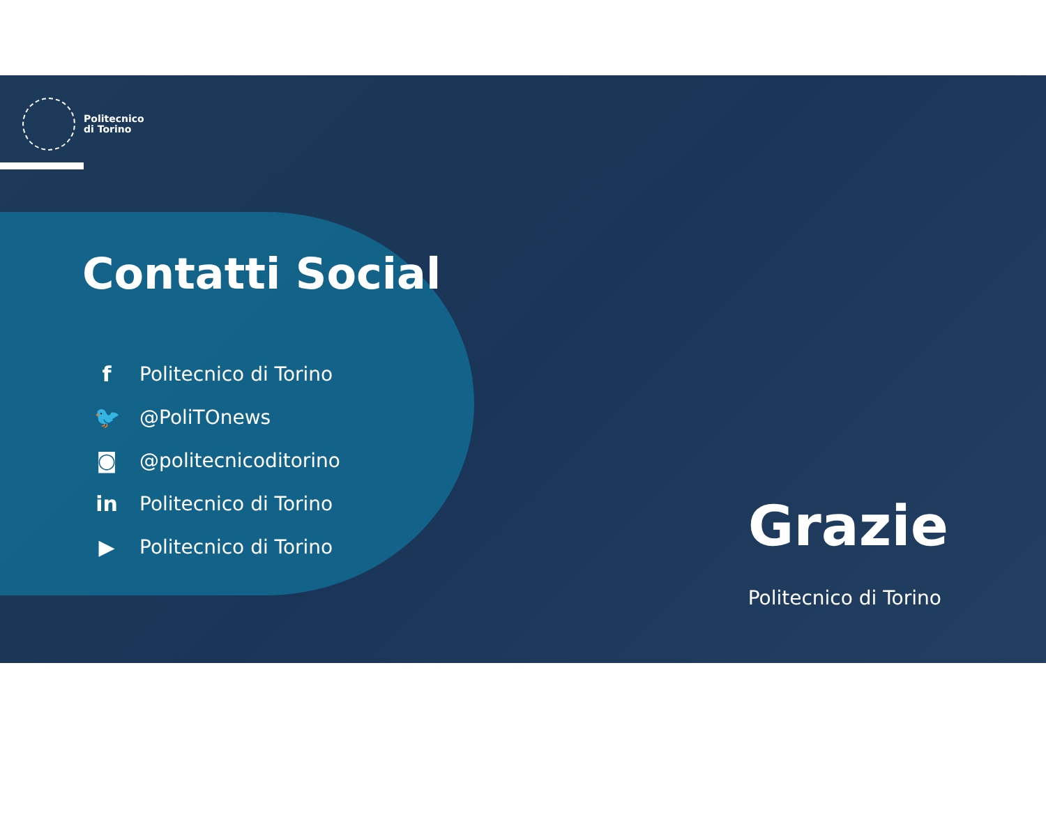Politecnico
di Torino
Contatti Social
f Politecnico di Torino
🐦 @PoliTOnews
◙ @politecnicoditorino
in Politecnico di Torino
▶ Politecnico di Torino
Grazie
Politecnico di Torino